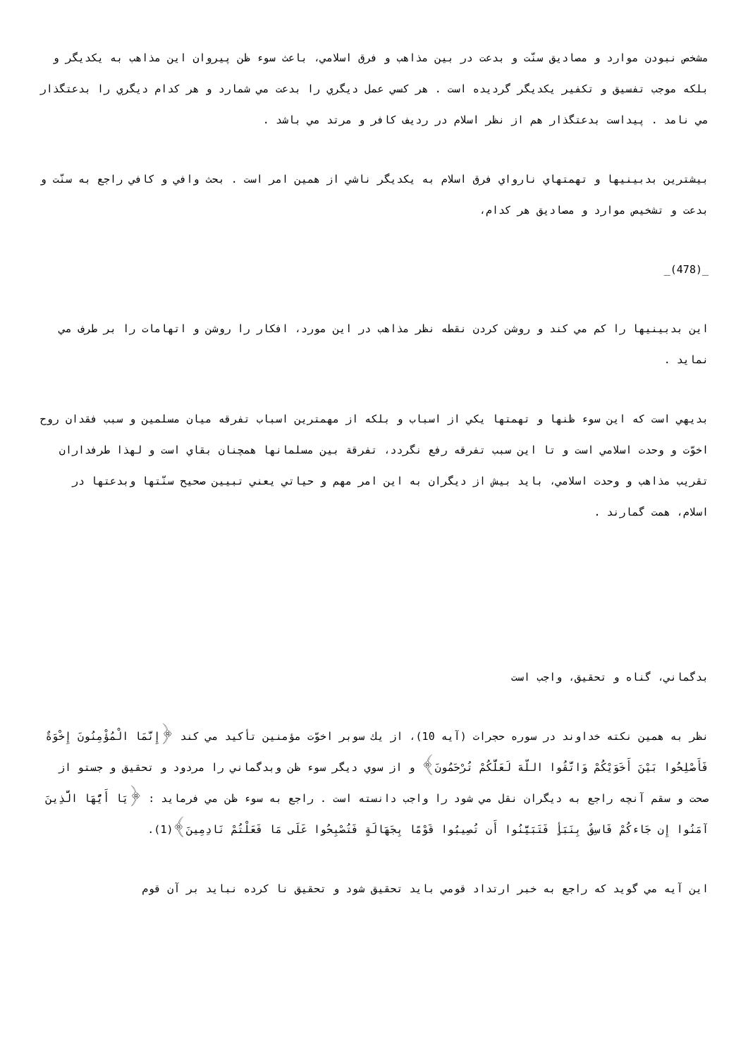مشخص نبودن موارد و مصاديق سنّت و بدعت در بين مذاهب و فرق اسلامي، باعث سوء ظن پيروان اين مذاهب به يكديگر و بلكه موجب تفسيق و تكفير يكديگر گرديده است . هر كسي عمل ديگري را بدعت مي شمارد و هر كدام ديگري را بدعتگذار مي نامد . پيداست بدعتگذار هم از نظر اسلام در رديف كافر و مرتد مي باشد .
بيشترين بدبينيها و تهمتهاي نارواي فرق اسلام به يكديگر ناشي از همين امر است . بحث وافي و كافي راجع به سنّت و بدعت و تشخيص موارد و مصاديق هر كدام،
_(478)_
اين بدبينيها را كم مي كند و روشن كردن نقطه نظر مذاهب در اين مورد، افكار را روشن و اتهامات را بر طرف مي نمايد .
بديهي است كه اين سوء ظنها و تهمتها يكي از اسباب و بلكه از مهمترين اسباب تفرقه ميان مسلمين و سبب فقدان روح اخوّت و وحدت اسلامي است و تا اين سبب تفرقه رفع نگردد، تفرقة بين مسلمانها همچنان بقاي است و لهذا طرفداران تقريب مذاهب و وحدت اسلامي، بايد بيش از ديگران به اين امر مهم و حياتي يعني تبيين صحيح سنّتها وبدعتها در اسلام، همت گمارند .
بدگماني، گناه و تحقيق، واجب است
نظر به همين نكته خداوند در سوره حجرات (آيه 10)، از يك سوبر اخوّت مؤمنين تأكيد مي كند ﴿إِنَّمَا الْمُؤْمِنُونَ إِخْوَةٌ فَأَصْلِحُوا بَيْنَ أَخَوَيْكُمْ وَاتَّقُوا اللّهَ لَعَلَّكُمْ تُرْحَمُونَ﴾ و از سوي ديگر سوء ظن وبدگماني را مردود و تحقيق و جستو از صحت و سقم آنچه راجع به ديگران نقل مي شود را واجب دانسته است . راجع به سوء ظن مي فرمايد : ﴿يَا أَيُّهَا الَّذِينَ آمَنُوا إِن جَاءكُمْ فَاسِقٌ بِنَبَأٍ فَتَبَيَّنُوا أَن تُصِيبُوا قَوْمًا بِجَهَالَةٍ فَتُصْبِحُوا عَلَى مَا فَعَلْتُمْ نَادِمِينَ﴾(1).
اين آيه مي گويد كه راجع به خبر ارتداد قومي بايد تحقيق شود و تحقيق نا كرده نبايد بر آن قوم